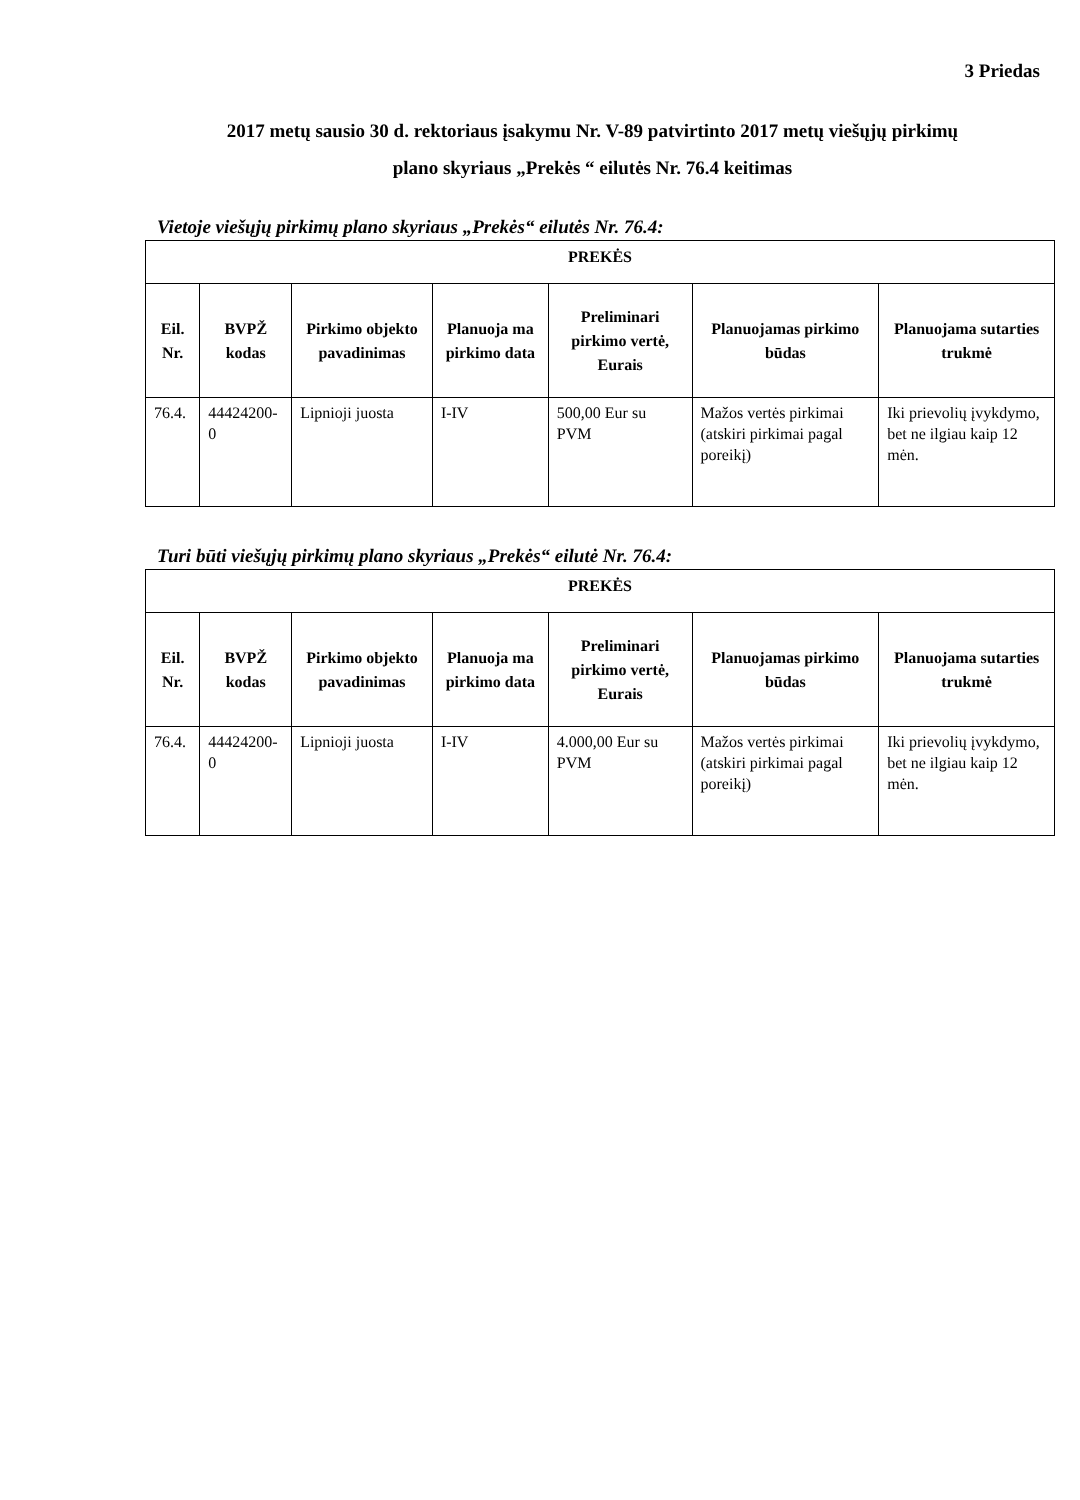3 Priedas
2017 metų sausio 30 d. rektoriaus įsakymu Nr. V-89 patvirtinto 2017 metų viešųjų pirkimų
plano skyriaus „Prekės “ eilutės Nr. 76.4 keitimas
Vietoje viešųjų pirkimų plano skyriaus „Prekės“ eilutės Nr. 76.4:
| PREKĖS | | | | | | |
| --- | --- | --- | --- | --- | --- | --- |
| Eil. Nr. | BVPŽ kodas | Pirkimo objekto pavadinimas | Planuoja ma pirkimo data | Preliminari pirkimo vertė, Eurais | Planuojamas pirkimo būdas | Planuojama sutarties trukmė |
| 76.4. | 44424200-0 | Lipnioji juosta | I-IV | 500,00 Eur su PVM | Mažos vertės pirkimai (atskiri pirkimai pagal poreikį) | Iki prievolių įvykdymo, bet ne ilgiau kaip 12 mėn. |
Turi būti viešųjų pirkimų plano skyriaus „Prekės“ eilutė Nr. 76.4:
| PREKĖS | | | | | | |
| --- | --- | --- | --- | --- | --- | --- |
| Eil. Nr. | BVPŽ kodas | Pirkimo objekto pavadinimas | Planuoja ma pirkimo data | Preliminari pirkimo vertė, Eurais | Planuojamas pirkimo būdas | Planuojama sutarties trukmė |
| 76.4. | 44424200-0 | Lipnioji juosta | I-IV | 4.000,00 Eur su PVM | Mažos vertės pirkimai (atskiri pirkimai pagal poreikį) | Iki prievolių įvykdymo, bet ne ilgiau kaip 12 mėn. |